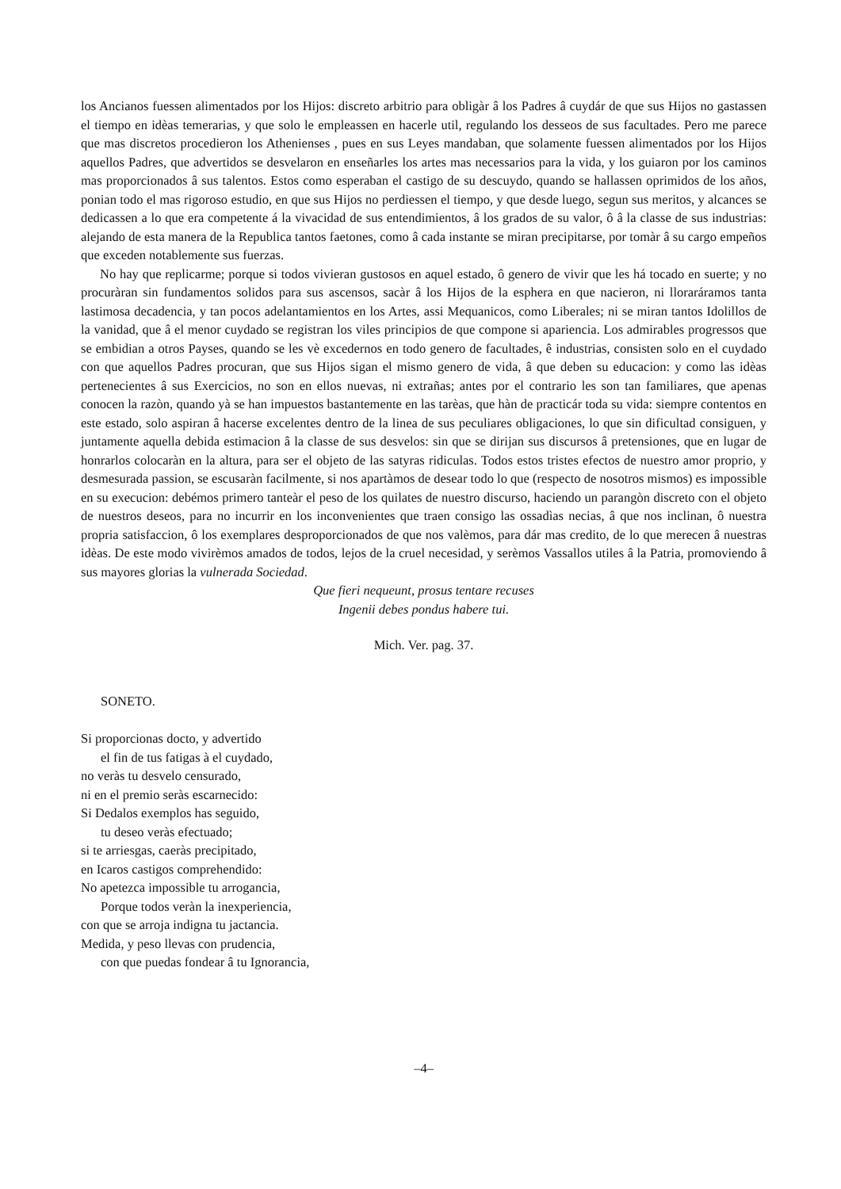los Ancianos fuessen alimentados por los Hijos: discreto arbitrio para obligàr â los Padres â cuydár de que sus Hijos no gastassen el tiempo en idèas temerarias, y que solo le empleassen en hacerle util, regulando los desseos de sus facultades. Pero me parece que mas discretos procedieron los Athenienses , pues en sus Leyes mandaban, que solamente fuessen alimentados por los Hijos aquellos Padres, que advertidos se desvelaron en enseñarles los artes mas necessarios para la vida, y los guiaron por los caminos mas proporcionados â sus talentos. Estos como esperaban el castigo de su descuydo, quando se hallassen oprimidos de los años, ponian todo el mas rigoroso estudio, en que sus Hijos no perdiessen el tiempo, y que desde luego, segun sus meritos, y alcances se dedicassen a lo que era competente á la vivacidad de sus entendimientos, â los grados de su valor, ô â la classe de sus industrias: alejando de esta manera de la Republica tantos faetones, como â cada instante se miran precipitarse, por tomàr â su cargo empeños que exceden notablemente sus fuerzas.
No hay que replicarme; porque si todos vivieran gustosos en aquel estado, ô genero de vivir que les há tocado en suerte; y no procuràran sin fundamentos solidos para sus ascensos, sacàr â los Hijos de la esphera en que nacieron, ni lloraráramos tanta lastimosa decadencia, y tan pocos adelantamientos en los Artes, assi Mequanicos, como Liberales; ni se miran tantos Idolillos de la vanidad, que â el menor cuydado se registran los viles principios de que compone si apariencia. Los admirables progressos que se embidian a otros Payses, quando se les vè excedernos en todo genero de facultades, ê industrias, consisten solo en el cuydado con que aquellos Padres procuran, que sus Hijos sigan el mismo genero de vida, â que deben su educacion: y como las idèas pertenecientes â sus Exercicios, no son en ellos nuevas, ni extrañas; antes por el contrario les son tan familiares, que apenas conocen la razòn, quando yà se han impuestos bastantemente en las tarèas, que hàn de practicár toda su vida: siempre contentos en este estado, solo aspiran â hacerse excelentes dentro de la linea de sus peculiares obligaciones, lo que sin dificultad consiguen, y juntamente aquella debida estimacion â la classe de sus desvelos: sin que se dirijan sus discursos â pretensiones, que en lugar de honrarlos colocaràn en la altura, para ser el objeto de las satyras ridiculas. Todos estos tristes efectos de nuestro amor proprio, y desmesurada passion, se escusaràn facilmente, si nos apartàmos de desear todo lo que (respecto de nosotros mismos) es impossible en su execucion: debémos primero tanteàr el peso de los quilates de nuestro discurso, haciendo un parangòn discreto con el objeto de nuestros deseos, para no incurrir en los inconvenientes que traen consigo las ossadìas necias, â que nos inclinan, ô nuestra propria satisfaccion, ô los exemplares desproporcionados de que nos valèmos, para dár mas credito, de lo que merecen â nuestras idèas. De este modo vivirèmos amados de todos, lejos de la cruel necesidad, y serèmos Vassallos utiles â la Patria, promoviendo â sus mayores glorias la vulnerada Sociedad.
Que fieri nequeunt, prosus tentare recuses
Ingenii debes pondus habere tui.
Mich. Ver. pag. 37.
SONETO.
Si proporcionas docto, y advertido
el fin de tus fatigas à el cuydado,
no veràs tu desvelo censurado,
ni en el premio seràs escarnecido:
Si Dedalos exemplos has seguido,
tu deseo veràs efectuado;
si te arriesgas, caeràs precipitado,
en Icaros castigos comprehendido:
No apetezca impossible tu arrogancia,
Porque todos veràn la inexperiencia,
con que se arroja indigna tu jactancia.
Medida, y peso llevas con prudencia,
con que puedas fondear â tu Ignorancia,
–4–